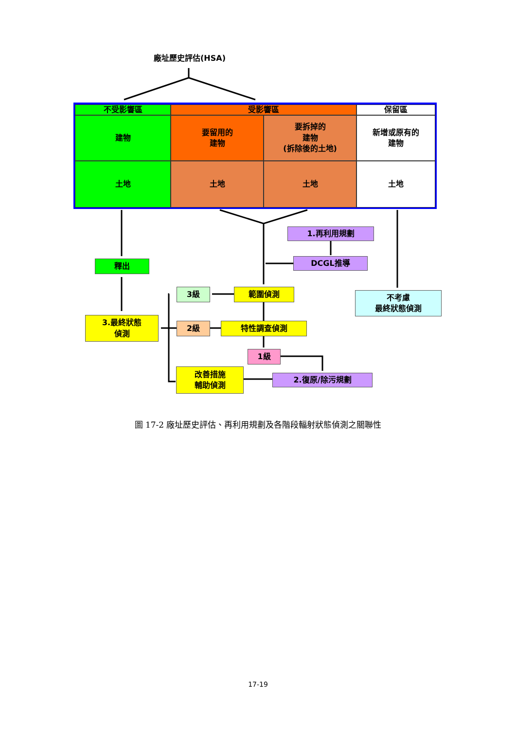廠址歷史評估(HSA)
不受影響區 受影響區 保留區
建物
要留用的
建物
要拆掉的
建物
(拆除後的土地)
新增或原有的
建物
土地 土地 土地 土地
1.再利用規劃
DCGL推導
釋出
3級 範圍偵測
不考慮
最終狀態偵測
3.最終狀態
偵測
2級 特性調查偵測
1級
改善措施
輔助偵測
2.復原/除污規劃
圖 17-2 廠址歷史評估、再利用規劃及各階段輻射狀態偵測之關聯性
17-19